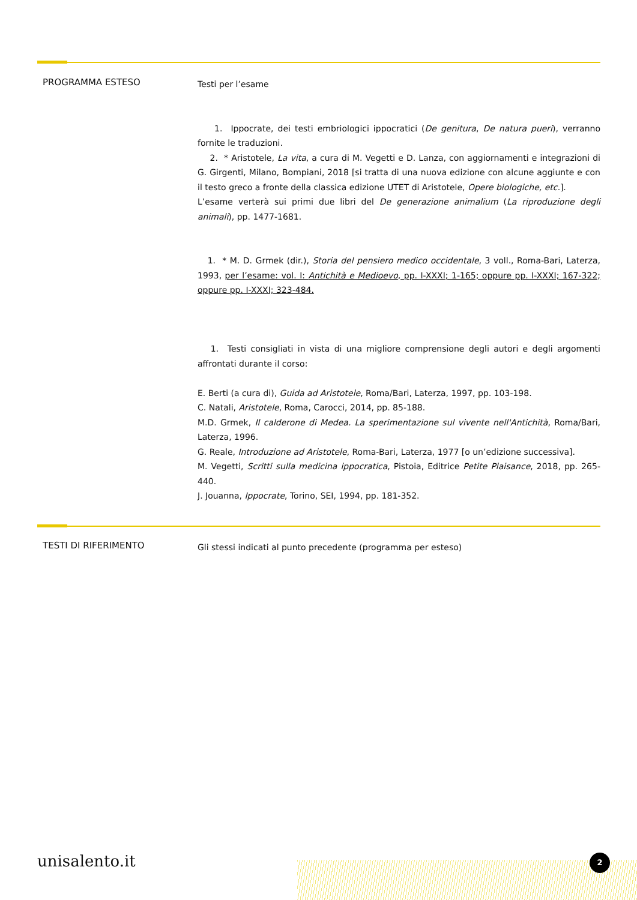PROGRAMMA ESTESO
Testi per l’esame
1. Ippocrate, dei testi embriologici ippocratici (De genitura, De natura pueri), verranno fornite le traduzioni.
2. * Aristotele, La vita, a cura di M. Vegetti e D. Lanza, con aggiornamenti e integrazioni di G. Girgenti, Milano, Bompiani, 2018 [si tratta di una nuova edizione con alcune aggiunte e con il testo greco a fronte della classica edizione UTET di Aristotele, Opere biologiche, etc.].
L’esame verterà sui primi due libri del De generazione animalium (La riproduzione degli animali), pp. 1477-1681.
1. * M. D. Grmek (dir.), Storia del pensiero medico occidentale, 3 voll., Roma-Bari, Laterza, 1993, per l’esame: vol. I: Antichità e Medioevo, pp. I-XXXI; 1-165; oppure pp. I-XXXI; 167-322; oppure pp. I-XXXI; 323-484.
1. Testi consigliati in vista di una migliore comprensione degli autori e degli argomenti affrontati durante il corso:
E. Berti (a cura di), Guida ad Aristotele, Roma/Bari, Laterza, 1997, pp. 103-198.
C. Natali, Aristotele, Roma, Carocci, 2014, pp. 85-188.
M.D. Grmek, Il calderone di Medea. La sperimentazione sul vivente nell'Antichità, Roma/Bari, Laterza, 1996.
G. Reale, Introduzione ad Aristotele, Roma-Bari, Laterza, 1977 [o un’edizione successiva].
M. Vegetti, Scritti sulla medicina ippocratica, Pistoia, Editrice Petite Plaisance, 2018, pp. 265-440.
J. Jouanna, Ippocrate, Torino, SEI, 1994, pp. 181-352.
TESTI DI RIFERIMENTO
Gli stessi indicati al punto precedente (programma per esteso)
unisalento.it 2